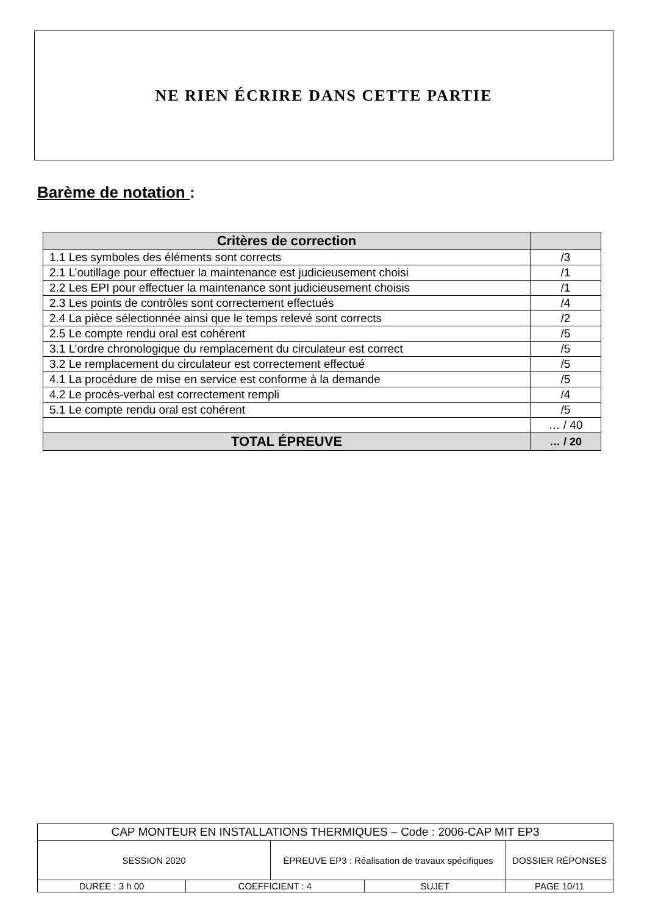NE RIEN ÉCRIRE DANS CETTE PARTIE
Barème de notation :
| Critères de correction | |
| --- | --- |
| 1.1 Les symboles des éléments sont corrects | /3 |
| 2.1 L’outillage pour effectuer la maintenance est judicieusement choisi | /1 |
| 2.2 Les EPI pour effectuer la maintenance sont judicieusement choisis | /1 |
| 2.3 Les points de contrôles sont correctement effectués | /4 |
| 2.4 La pièce sélectionnée ainsi que le temps relevé sont corrects | /2 |
| 2.5 Le compte rendu oral est cohérent | /5 |
| 3.1 L’ordre chronologique du remplacement du circulateur est correct | /5 |
| 3.2 Le remplacement du circulateur est correctement effectué | /5 |
| 4.1 La procédure de mise en service est conforme à la demande | /5 |
| 4.2 Le procès-verbal est correctement rempli | /4 |
| 5.1 Le compte rendu oral est cohérent | /5 |
| | … / 40 |
| TOTAL ÉPREUVE | … / 20 |
| CAP MONTEUR EN INSTALLATIONS THERMIQUES – Code : 2006-CAP MIT EP3 | | | | |
| SESSION 2020 | | ÉPREUVE EP3 : Réalisation de travaux spécifiques | | DOSSIER RÉPONSES |
| DUREE : 3 h 00 | COEFFICIENT : 4 | | SUJET | PAGE 10/11 |